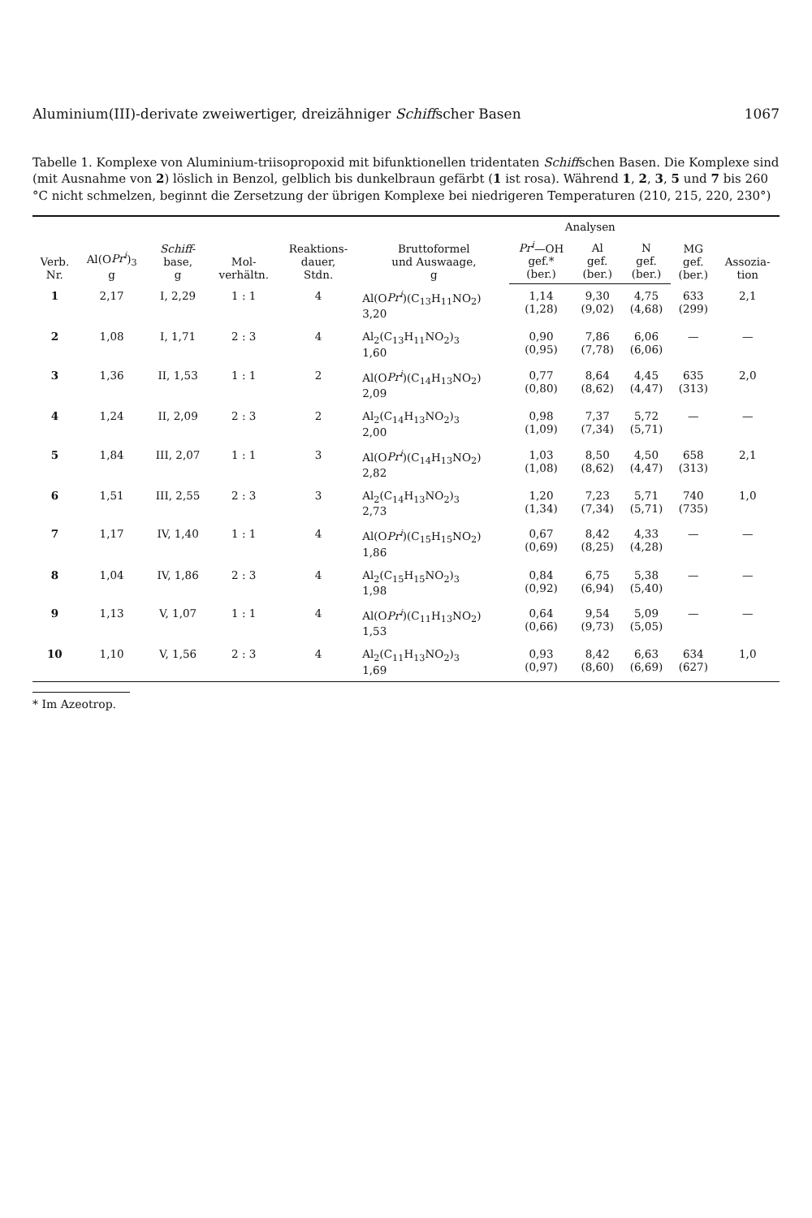Aluminium(III)-derivate zweiwertiger, dreizähniger Schiffscher Basen 1067
Tabelle 1. Komplexe von Aluminium-triisopropoxid mit bifunktionellen tridentaten Schiffschen Basen. Die Komplexe sind (mit Ausnahme von 2) löslich in Benzol, gelblich bis dunkelbraun gefärbt (1 ist rosa). Während 1, 2, 3, 5 und 7 bis 260 °C nicht schmelzen, beginnt die Zersetzung der übrigen Komplexe bei niedrigeren Temperaturen (210, 215, 220, 230°)
| Verb. Nr. | Al(O Pr<sup>i</sup> )<sub>3</sub> g | Schiff - base, g | Mol- verhältn. | Reaktions- dauer, Stdn. | Bruttoformel und Auswaage, g | Analysen | | | MG gef. (ber.) | Assozia- tion |
| --- | --- | --- | --- | --- | --- | --- | --- | --- | --- | --- |
| | | | | | | Pr<sup>i</sup> —OH gef.* (ber.) | Al gef. (ber.) | N gef. (ber.) | | |
| 1 | 2,17 | I, 2,29 | 1 : 1 | 4 | Al(O Pr<sup>i</sup> )(C<sub>13</sub>H<sub>11</sub>NO<sub>2</sub>) 3,20 | 1,14 (1,28) | 9,30 (9,02) | 4,75 (4,68) | 633 (299) | 2,1 |
| 2 | 1,08 | I, 1,71 | 2 : 3 | 4 | Al<sub>2</sub>(C<sub>13</sub>H<sub>11</sub>NO<sub>2</sub>)<sub>3</sub> 1,60 | 0,90 (0,95) | 7,86 (7,78) | 6,06 (6,06) | — | — |
| 3 | 1,36 | II, 1,53 | 1 : 1 | 2 | Al(O Pr<sup>i</sup> )(C<sub>14</sub>H<sub>13</sub>NO<sub>2</sub>) 2,09 | 0,77 (0,80) | 8,64 (8,62) | 4,45 (4,47) | 635 (313) | 2,0 |
| 4 | 1,24 | II, 2,09 | 2 : 3 | 2 | Al<sub>2</sub>(C<sub>14</sub>H<sub>13</sub>NO<sub>2</sub>)<sub>3</sub> 2,00 | 0,98 (1,09) | 7,37 (7,34) | 5,72 (5,71) | — | — |
| 5 | 1,84 | III, 2,07 | 1 : 1 | 3 | Al(O Pr<sup>i</sup> )(C<sub>14</sub>H<sub>13</sub>NO<sub>2</sub>) 2,82 | 1,03 (1,08) | 8,50 (8,62) | 4,50 (4,47) | 658 (313) | 2,1 |
| 6 | 1,51 | III, 2,55 | 2 : 3 | 3 | Al<sub>2</sub>(C<sub>14</sub>H<sub>13</sub>NO<sub>2</sub>)<sub>3</sub> 2,73 | 1,20 (1,34) | 7,23 (7,34) | 5,71 (5,71) | 740 (735) | 1,0 |
| 7 | 1,17 | IV, 1,40 | 1 : 1 | 4 | Al(O Pr<sup>i</sup> )(C<sub>15</sub>H<sub>15</sub>NO<sub>2</sub>) 1,86 | 0,67 (0,69) | 8,42 (8,25) | 4,33 (4,28) | — | — |
| 8 | 1,04 | IV, 1,86 | 2 : 3 | 4 | Al<sub>2</sub>(C<sub>15</sub>H<sub>15</sub>NO<sub>2</sub>)<sub>3</sub> 1,98 | 0,84 (0,92) | 6,75 (6,94) | 5,38 (5,40) | — | — |
| 9 | 1,13 | V, 1,07 | 1 : 1 | 4 | Al(O Pr<sup>i</sup> )(C<sub>11</sub>H<sub>13</sub>NO<sub>2</sub>) 1,53 | 0,64 (0,66) | 9,54 (9,73) | 5,09 (5,05) | — | — |
| 10 | 1,10 | V, 1,56 | 2 : 3 | 4 | Al<sub>2</sub>(C<sub>11</sub>H<sub>13</sub>NO<sub>2</sub>)<sub>3</sub> 1,69 | 0,93 (0,97) | 8,42 (8,60) | 6,63 (6,69) | 634 (627) | 1,0 |
* Im Azeotrop.